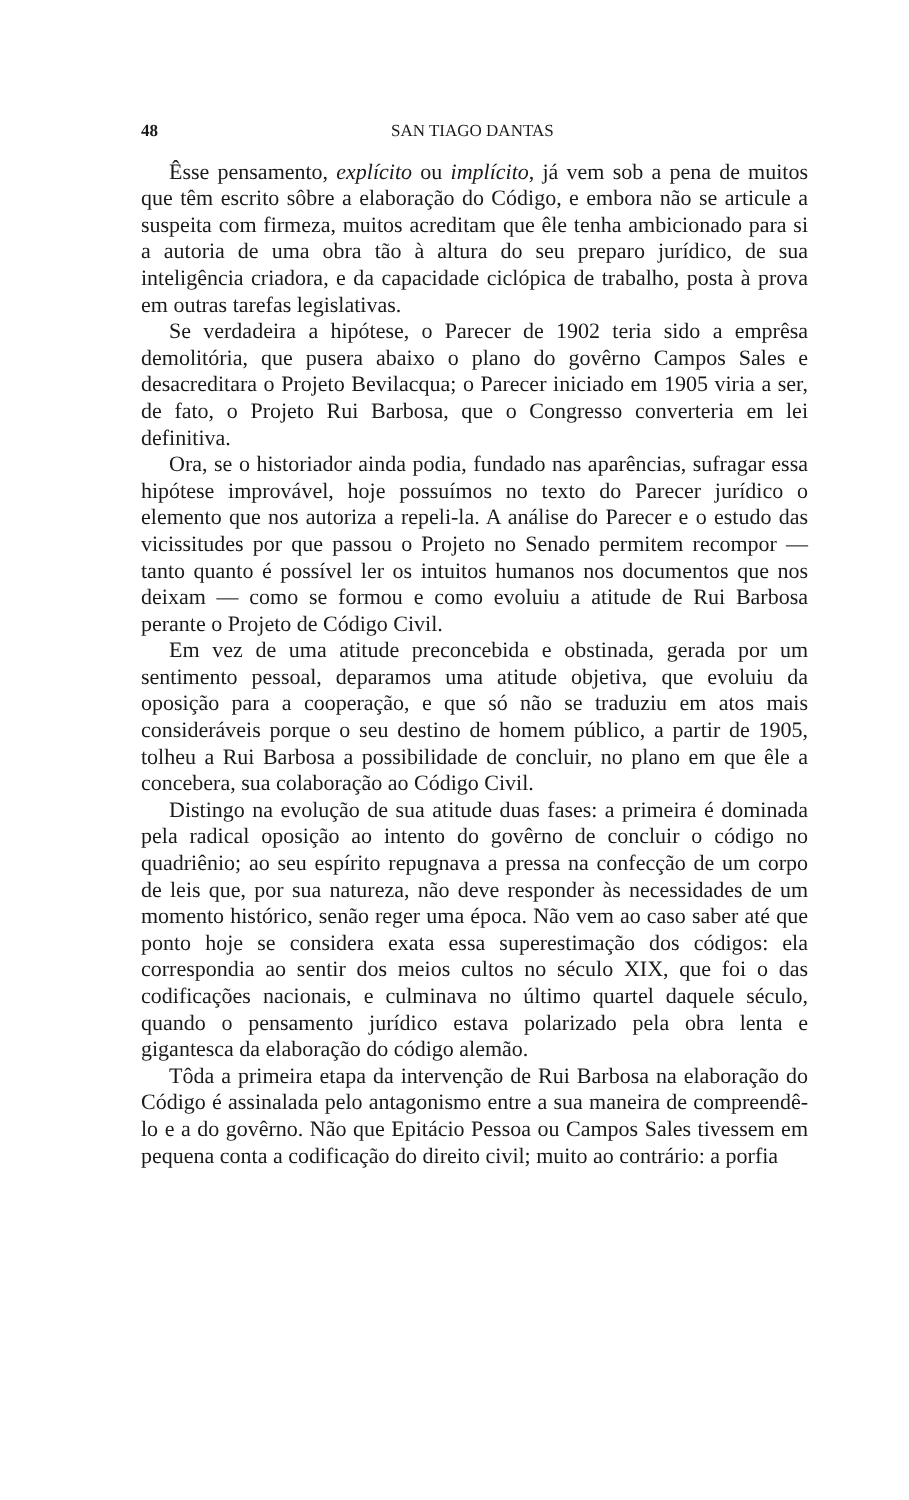48 SAN TIAGO DANTAS
Êsse pensamento, explícito ou implícito, já vem sob a pena de muitos que têm escrito sôbre a elaboração do Código, e embora não se articule a suspeita com firmeza, muitos acreditam que êle tenha ambicionado para si a autoria de uma obra tão à altura do seu preparo jurídico, de sua inteligência criadora, e da capacidade ciclópica de trabalho, posta à prova em outras tarefas legislativas.
Se verdadeira a hipótese, o Parecer de 1902 teria sido a emprêsa demolitória, que pusera abaixo o plano do govêrno Campos Sales e desacreditara o Projeto Bevilacqua; o Parecer iniciado em 1905 viria a ser, de fato, o Projeto Rui Barbosa, que o Congresso converteria em lei definitiva.
Ora, se o historiador ainda podia, fundado nas aparências, sufragar essa hipótese improvável, hoje possuímos no texto do Parecer jurídico o elemento que nos autoriza a repeli-la. A análise do Parecer e o estudo das vicissitudes por que passou o Projeto no Senado permitem recompor — tanto quanto é possível ler os intuitos humanos nos documentos que nos deixam — como se formou e como evoluiu a atitude de Rui Barbosa perante o Projeto de Código Civil.
Em vez de uma atitude preconcebida e obstinada, gerada por um sentimento pessoal, deparamos uma atitude objetiva, que evoluiu da oposição para a cooperação, e que só não se traduziu em atos mais consideráveis porque o seu destino de homem público, a partir de 1905, tolheu a Rui Barbosa a possibilidade de concluir, no plano em que êle a concebera, sua colaboração ao Código Civil.
Distingo na evolução de sua atitude duas fases: a primeira é dominada pela radical oposição ao intento do govêrno de concluir o código no quadriênio; ao seu espírito repugnava a pressa na confecção de um corpo de leis que, por sua natureza, não deve responder às necessidades de um momento histórico, senão reger uma época. Não vem ao caso saber até que ponto hoje se considera exata essa superestimação dos códigos: ela correspondia ao sentir dos meios cultos no século XIX, que foi o das codificações nacionais, e culminava no último quartel daquele século, quando o pensamento jurídico estava polarizado pela obra lenta e gigantesca da elaboração do código alemão.
Tôda a primeira etapa da intervenção de Rui Barbosa na elaboração do Código é assinalada pelo antagonismo entre a sua maneira de compreendê-lo e a do govêrno. Não que Epitácio Pessoa ou Campos Sales tivessem em pequena conta a codificação do direito civil; muito ao contrário: a porfia